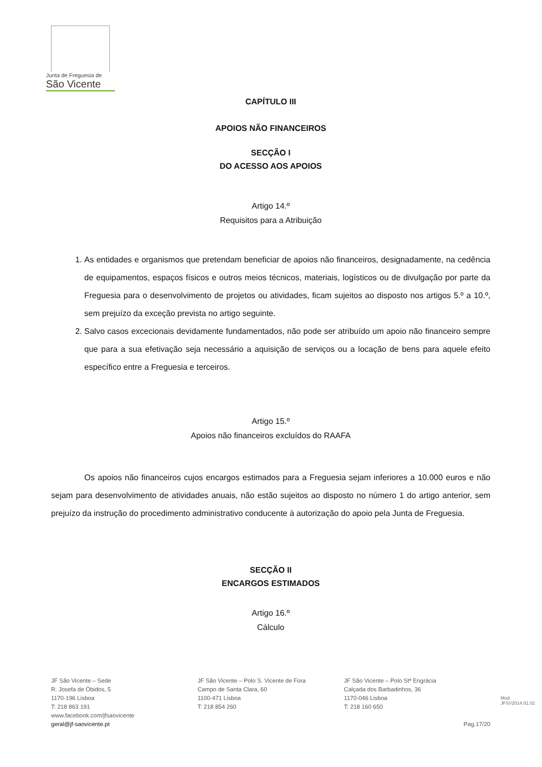Junta de Freguesia de
São Vicente
CAPÍTULO III
APOIOS NÃO FINANCEIROS
SECÇÃO I
DO ACESSO AOS APOIOS
Artigo 14.º
Requisitos para a Atribuição
1. As entidades e organismos que pretendam beneficiar de apoios não financeiros, designadamente, na cedência de equipamentos, espaços físicos e outros meios técnicos, materiais, logísticos ou de divulgação por parte da Freguesia para o desenvolvimento de projetos ou atividades, ficam sujeitos ao disposto nos artigos 5.º a 10.º, sem prejuízo da exceção prevista no artigo seguinte.
2. Salvo casos excecionais devidamente fundamentados, não pode ser atribuído um apoio não financeiro sempre que para a sua efetivação seja necessário a aquisição de serviços ou a locação de bens para aquele efeito específico entre a Freguesia e terceiros.
Artigo 15.º
Apoios não financeiros excluídos do RAAFA
Os apoios não financeiros cujos encargos estimados para a Freguesia sejam inferiores a 10.000 euros e não sejam para desenvolvimento de atividades anuais, não estão sujeitos ao disposto no número 1 do artigo anterior, sem prejuízo da instrução do procedimento administrativo conducente à autorização do apoio pela Junta de Freguesia.
SECÇÃO II
ENCARGOS ESTIMADOS
Artigo 16.º
Cálculo
JF São Vicente – Sede
R. Josefa de Óbidos, 5
1170-196 Lisboa
T: 218 863 191
www.facebook.com/jfsaovicente
geral@jf-saovicente.pt
JF São Vicente – Polo S. Vicente de Fora
Campo de Santa Clara, 60
1100-471 Lisboa
T: 218 854 260
JF São Vicente – Polo Stª Engrácia
Calçada dos Barbadinhos, 36
1170-046 Lisboa
T: 218 160 650
Pag.17/20
Mod. JFSV2014.01.02